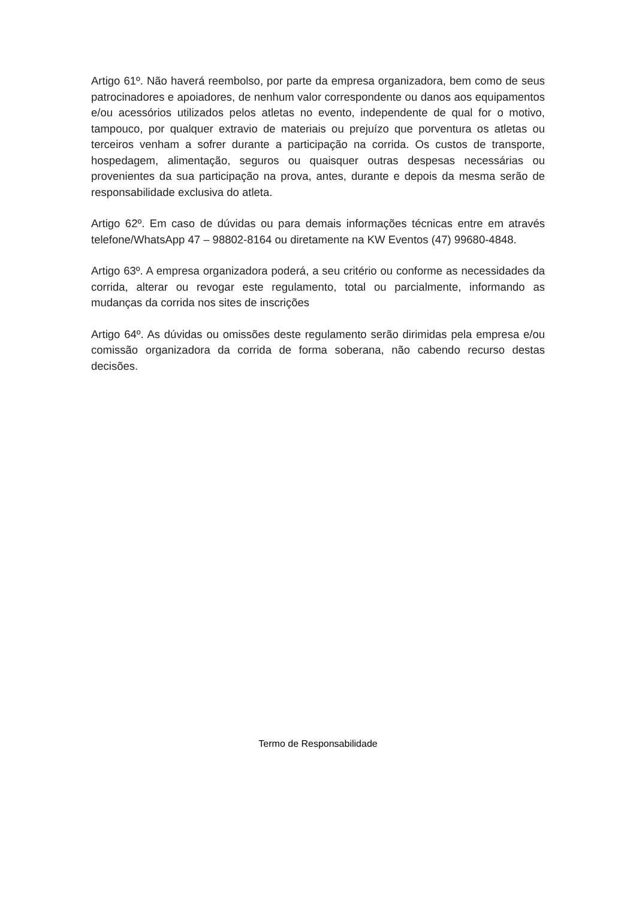Artigo 61º. Não haverá reembolso, por parte da empresa organizadora, bem como de seus patrocinadores e apoiadores, de nenhum valor correspondente ou danos aos equipamentos e/ou acessórios utilizados pelos atletas no evento, independente de qual for o motivo, tampouco, por qualquer extravio de materiais ou prejuízo que porventura os atletas ou terceiros venham a sofrer durante a participação na corrida. Os custos de transporte, hospedagem, alimentação, seguros ou quaisquer outras despesas necessárias ou provenientes da sua participação na prova, antes, durante e depois da mesma serão de responsabilidade exclusiva do atleta.
Artigo 62º. Em caso de dúvidas ou para demais informações técnicas entre em através telefone/WhatsApp 47 – 98802-8164 ou diretamente na KW Eventos (47) 99680-4848.
Artigo 63º. A empresa organizadora poderá, a seu critério ou conforme as necessidades da corrida, alterar ou revogar este regulamento, total ou parcialmente, informando as mudanças da corrida nos sites de inscrições
Artigo 64º. As dúvidas ou omissões deste regulamento serão dirimidas pela empresa e/ou comissão organizadora da corrida de forma soberana, não cabendo recurso destas decisões.
Termo de Responsabilidade